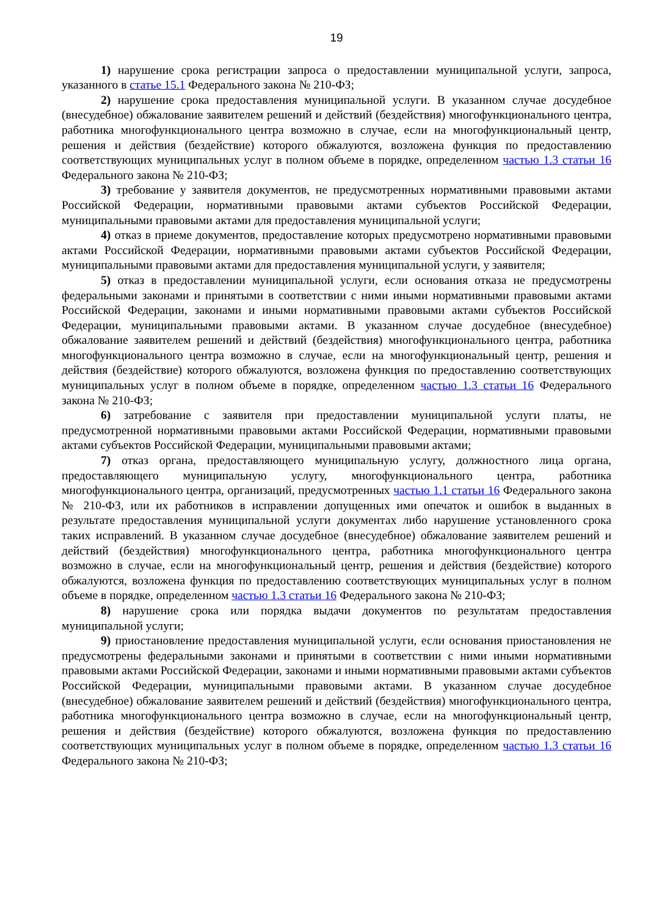19
1) нарушение срока регистрации запроса о предоставлении муниципальной услуги, запроса, указанного в статье 15.1 Федерального закона № 210-ФЗ;
2) нарушение срока предоставления муниципальной услуги. В указанном случае досудебное (внесудебное) обжалование заявителем решений и действий (бездействия) многофункционального центра, работника многофункционального центра возможно в случае, если на многофункциональный центр, решения и действия (бездействие) которого обжалуются, возложена функция по предоставлению соответствующих муниципальных услуг в полном объеме в порядке, определенном частью 1.3 статьи 16 Федерального закона № 210-ФЗ;
3) требование у заявителя документов, не предусмотренных нормативными правовыми актами Российской Федерации, нормативными правовыми актами субъектов Российской Федерации, муниципальными правовыми актами для предоставления муниципальной услуги;
4) отказ в приеме документов, предоставление которых предусмотрено нормативными правовыми актами Российской Федерации, нормативными правовыми актами субъектов Российской Федерации, муниципальными правовыми актами для предоставления муниципальной услуги, у заявителя;
5) отказ в предоставлении муниципальной услуги, если основания отказа не предусмотрены федеральными законами и принятыми в соответствии с ними иными нормативными правовыми актами Российской Федерации, законами и иными нормативными правовыми актами субъектов Российской Федерации, муниципальными правовыми актами. В указанном случае досудебное (внесудебное) обжалование заявителем решений и действий (бездействия) многофункционального центра, работника многофункционального центра возможно в случае, если на многофункциональный центр, решения и действия (бездействие) которого обжалуются, возложена функция по предоставлению соответствующих муниципальных услуг в полном объеме в порядке, определенном частью 1.3 статьи 16 Федерального закона № 210-ФЗ;
6) затребование с заявителя при предоставлении муниципальной услуги платы, не предусмотренной нормативными правовыми актами Российской Федерации, нормативными правовыми актами субъектов Российской Федерации, муниципальными правовыми актами;
7) отказ органа, предоставляющего муниципальную услугу, должностного лица органа, предоставляющего муниципальную услугу, многофункционального центра, работника многофункционального центра, организаций, предусмотренных частью 1.1 статьи 16 Федерального закона № 210-ФЗ, или их работников в исправлении допущенных ими опечаток и ошибок в выданных в результате предоставления муниципальной услуги документах либо нарушение установленного срока таких исправлений. В указанном случае досудебное (внесудебное) обжалование заявителем решений и действий (бездействия) многофункционального центра, работника многофункционального центра возможно в случае, если на многофункциональный центр, решения и действия (бездействие) которого обжалуются, возложена функция по предоставлению соответствующих муниципальных услуг в полном объеме в порядке, определенном частью 1.3 статьи 16 Федерального закона № 210-ФЗ;
8) нарушение срока или порядка выдачи документов по результатам предоставления муниципальной услуги;
9) приостановление предоставления муниципальной услуги, если основания приостановления не предусмотрены федеральными законами и принятыми в соответствии с ними иными нормативными правовыми актами Российской Федерации, законами и иными нормативными правовыми актами субъектов Российской Федерации, муниципальными правовыми актами. В указанном случае досудебное (внесудебное) обжалование заявителем решений и действий (бездействия) многофункционального центра, работника многофункционального центра возможно в случае, если на многофункциональный центр, решения и действия (бездействие) которого обжалуются, возложена функция по предоставлению соответствующих муниципальных услуг в полном объеме в порядке, определенном частью 1.3 статьи 16 Федерального закона № 210-ФЗ;